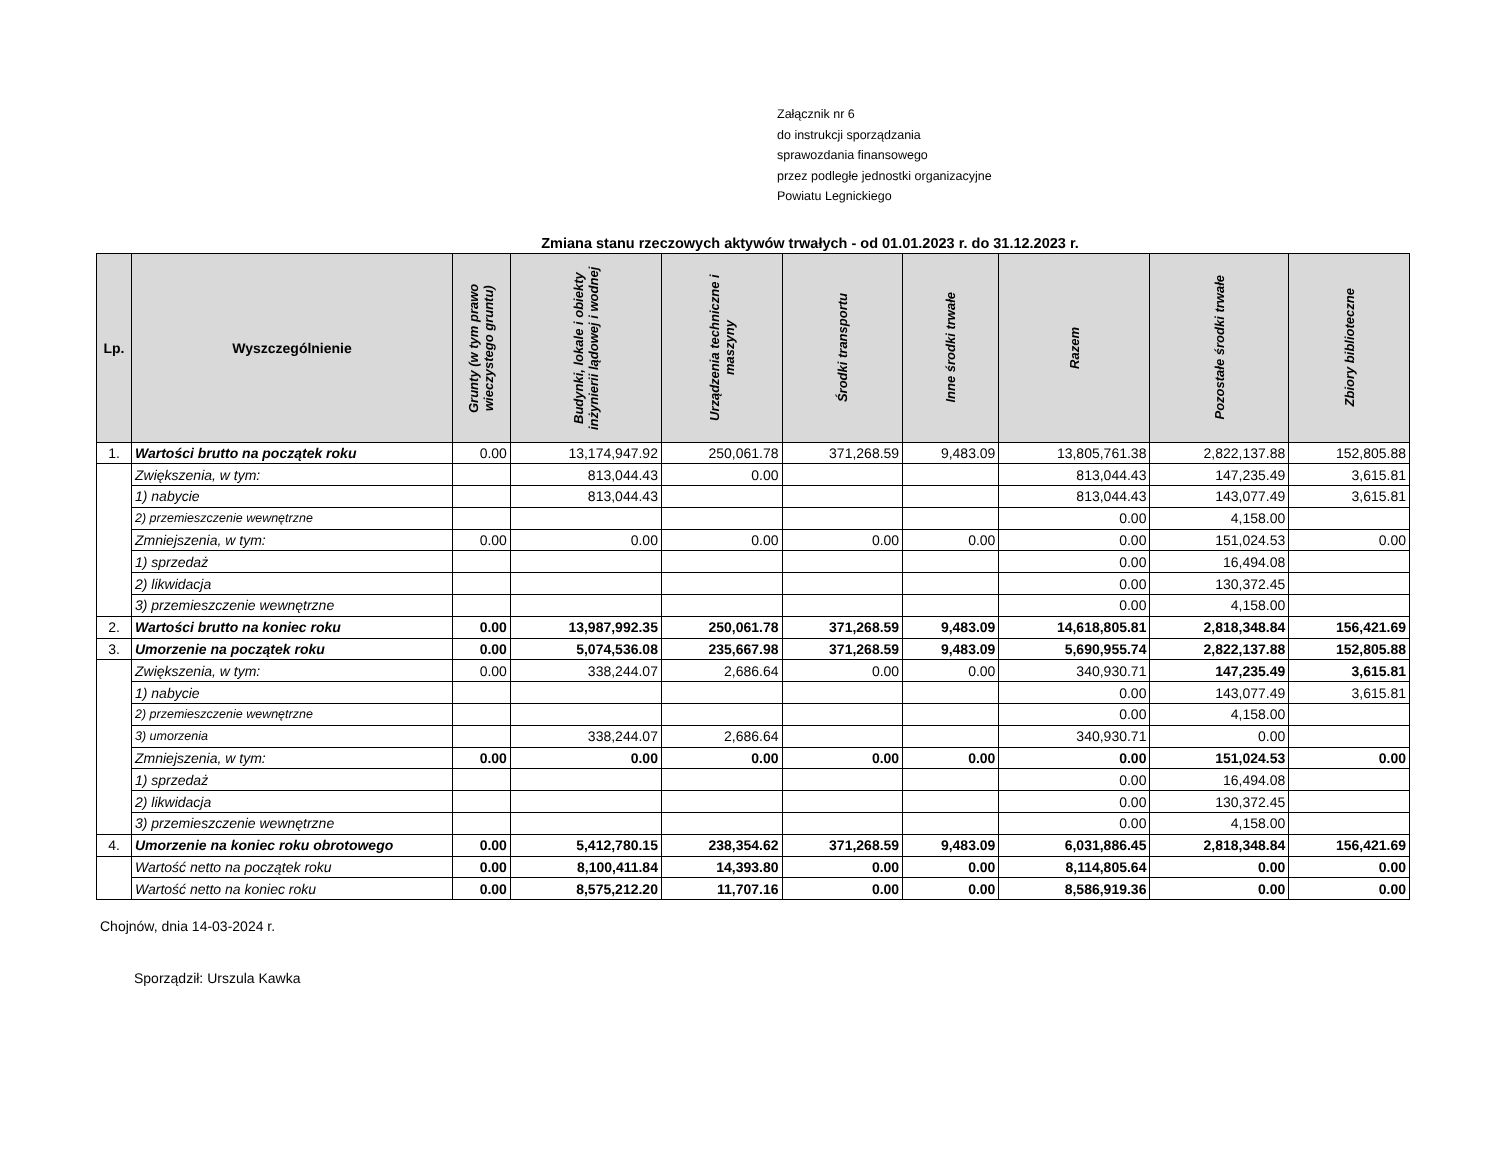Załącznik nr 6
do instrukcji sporządzania
sprawozdania finansowego
przez podległe jednostki organizacyjne
Powiatu Legnickiego
Zmiana stanu rzeczowych aktywów trwałych - od 01.01.2023 r. do 31.12.2023 r.
| Lp. | Wyszczególnienie | Grunty (w tym prawo wieczystego gruntu) | Budynki, lokale i obiekty inżynierii lądowej i wodnej | Urządzenia techniczne i maszyny | Środki transportu | Inne środki trwałe | Razem | Pozostałe środki trwałe | Zbiory biblioteczne |
| --- | --- | --- | --- | --- | --- | --- | --- | --- | --- |
| 1. | Wartości brutto na początek roku | 0.00 | 13,174,947.92 | 250,061.78 | 371,268.59 | 9,483.09 | 13,805,761.38 | 2,822,137.88 | 152,805.88 |
| | Zwiększenia, w tym: | | 813,044.43 | 0.00 | | | 813,044.43 | 147,235.49 | 3,615.81 |
| | 1) nabycie | | 813,044.43 | | | | 813,044.43 | 143,077.49 | 3,615.81 |
| | 2) przemieszczenie wewnętrzne | | | | | | 0.00 | 4,158.00 | |
| | Zmniejszenia, w tym: | 0.00 | 0.00 | 0.00 | 0.00 | 0.00 | 0.00 | 151,024.53 | 0.00 |
| | 1) sprzedaż | | | | | | 0.00 | 16,494.08 | |
| | 2) likwidacja | | | | | | 0.00 | 130,372.45 | |
| | 3) przemieszczenie wewnętrzne | | | | | | 0.00 | 4,158.00 | |
| 2. | Wartości brutto na koniec roku | 0.00 | 13,987,992.35 | 250,061.78 | 371,268.59 | 9,483.09 | 14,618,805.81 | 2,818,348.84 | 156,421.69 |
| 3. | Umorzenie na początek roku | 0.00 | 5,074,536.08 | 235,667.98 | 371,268.59 | 9,483.09 | 5,690,955.74 | 2,822,137.88 | 152,805.88 |
| | Zwiększenia, w tym: | 0.00 | 338,244.07 | 2,686.64 | 0.00 | 0.00 | 340,930.71 | 147,235.49 | 3,615.81 |
| | 1) nabycie | | | | | | 0.00 | 143,077.49 | 3,615.81 |
| | 2) przemieszczenie wewnętrzne | | | | | | 0.00 | 4,158.00 | |
| | 3) umorzenia | | 338,244.07 | 2,686.64 | | | 340,930.71 | 0.00 | |
| | Zmniejszenia, w tym: | 0.00 | 0.00 | 0.00 | 0.00 | 0.00 | 0.00 | 151,024.53 | 0.00 |
| | 1) sprzedaż | | | | | | 0.00 | 16,494.08 | |
| | 2) likwidacja | | | | | | 0.00 | 130,372.45 | |
| | 3) przemieszczenie wewnętrzne | | | | | | 0.00 | 4,158.00 | |
| 4. | Umorzenie na koniec roku obrotowego | 0.00 | 5,412,780.15 | 238,354.62 | 371,268.59 | 9,483.09 | 6,031,886.45 | 2,818,348.84 | 156,421.69 |
| | Wartość netto na początek roku | 0.00 | 8,100,411.84 | 14,393.80 | 0.00 | 0.00 | 8,114,805.64 | 0.00 | 0.00 |
| | Wartość netto na koniec roku | 0.00 | 8,575,212.20 | 11,707.16 | 0.00 | 0.00 | 8,586,919.36 | 0.00 | 0.00 |
Chojnów, dnia 14-03-2024 r.
Sporządził: Urszula Kawka